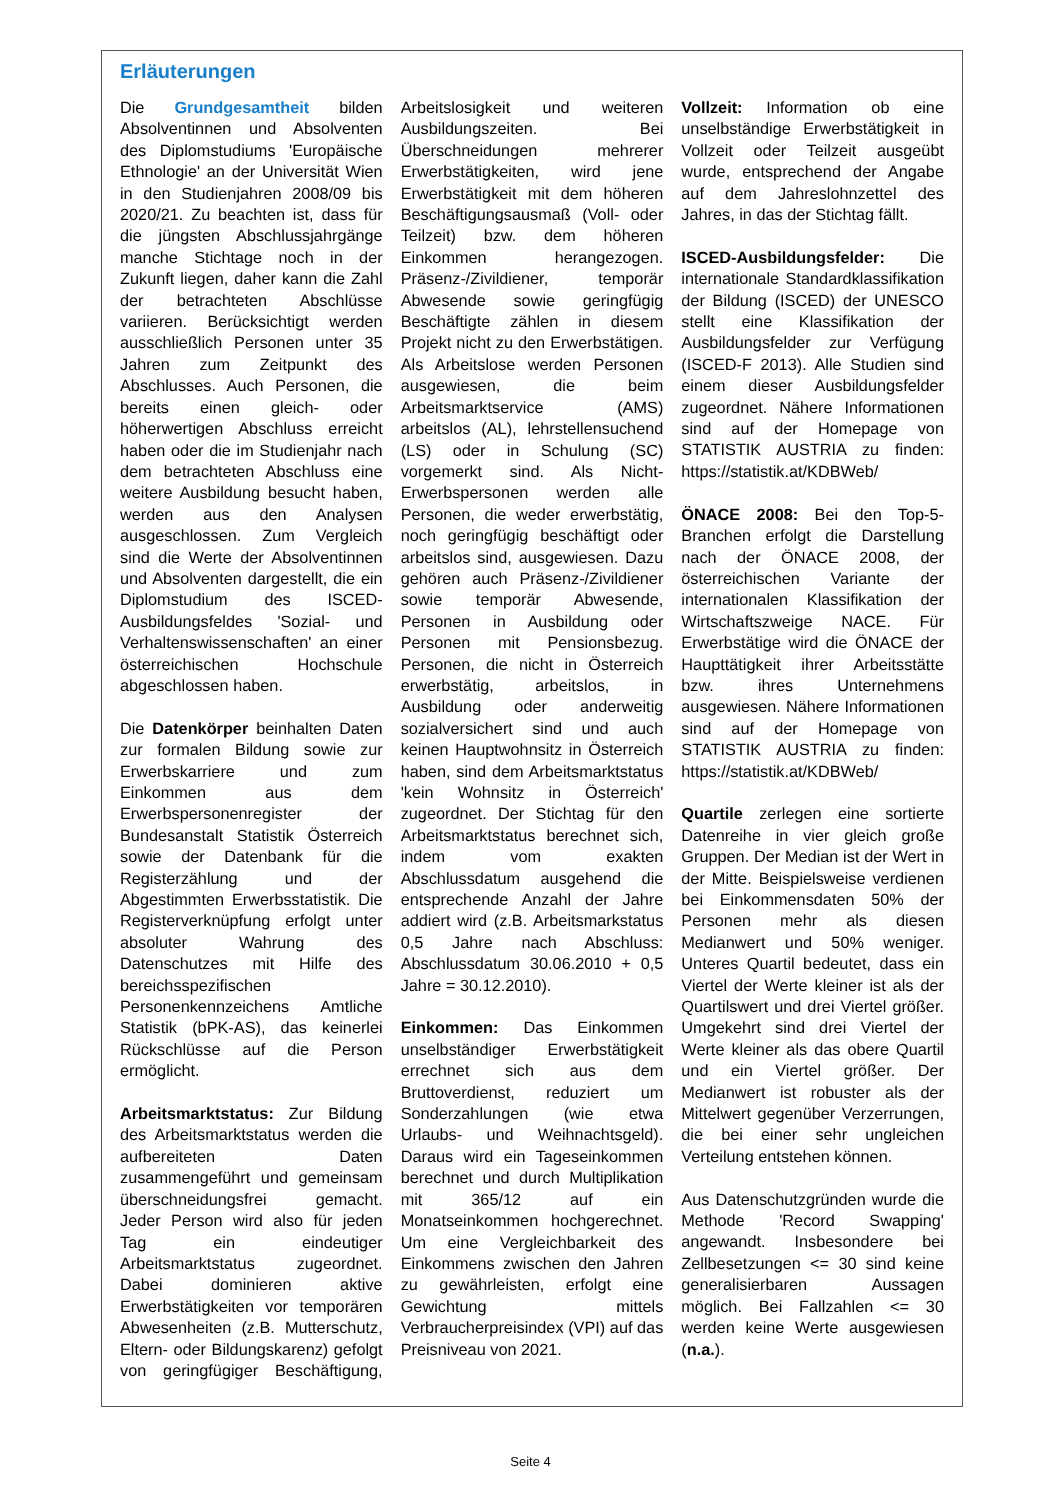Erläuterungen
Die Grundgesamtheit bilden Absolventinnen und Absolventen des Diplomstudiums 'Europäische Ethnologie' an der Universität Wien in den Studienjahren 2008/09 bis 2020/21. Zu beachten ist, dass für die jüngsten Abschlussjahrgänge manche Stichtage noch in der Zukunft liegen, daher kann die Zahl der betrachteten Abschlüsse variieren. Berücksichtigt werden ausschließlich Personen unter 35 Jahren zum Zeitpunkt des Abschlusses. Auch Personen, die bereits einen gleich- oder höherwertigen Abschluss erreicht haben oder die im Studienjahr nach dem betrachteten Abschluss eine weitere Ausbildung besucht haben, werden aus den Analysen ausgeschlossen. Zum Vergleich sind die Werte der Absolventinnen und Absolventen dargestellt, die ein Diplomstudium des ISCED-Ausbildungsfeldes 'Sozial- und Verhaltenswissenschaften' an einer österreichischen Hochschule abgeschlossen haben.
Die Datenkörper beinhalten Daten zur formalen Bildung sowie zur Erwerbskarriere und zum Einkommen aus dem Erwerbspersonenregister der Bundesanstalt Statistik Österreich sowie der Datenbank für die Registerzählung und der Abgestimmten Erwerbsstatistik. Die Registerverknüpfung erfolgt unter absoluter Wahrung des Datenschutzes mit Hilfe des bereichsspezifischen Personenkennzeichens Amtliche Statistik (bPK-AS), das keinerlei Rückschlüsse auf die Person ermöglicht.
Arbeitsmarktstatus: Zur Bildung des Arbeitsmarktstatus werden die aufbereiteten Daten zusammengeführt und gemeinsam überschneidungsfrei gemacht. Jeder Person wird also für jeden Tag ein eindeutiger Arbeitsmarktstatus zugeordnet. Dabei dominieren aktive Erwerbstätigkeiten vor temporären Abwesenheiten (z.B. Mutterschutz, Eltern- oder Bildungskarenz) gefolgt von geringfügiger Beschäftigung, Arbeitslosigkeit und weiteren Ausbildungszeiten. Bei Überschneidungen mehrerer Erwerbstätigkeiten, wird jene Erwerbstätigkeit mit dem höheren Beschäftigungsausmaß (Voll- oder Teilzeit) bzw. dem höheren Einkommen herangezogen. Präsenz-/Zivildiener, temporär Abwesende sowie geringfügig Beschäftigte zählen in diesem Projekt nicht zu den Erwerbstätigen. Als Arbeitslose werden Personen ausgewiesen, die beim Arbeitsmarktservice (AMS) arbeitslos (AL), lehrstellensuchend (LS) oder in Schulung (SC) vorgemerkt sind. Als Nicht-Erwerbspersonen werden alle Personen, die weder erwerbstätig, noch geringfügig beschäftigt oder arbeitslos sind, ausgewiesen. Dazu gehören auch Präsenz-/Zivildiener sowie temporär Abwesende, Personen in Ausbildung oder Personen mit Pensionsbezug. Personen, die nicht in Österreich erwerbstätig, arbeitslos, in Ausbildung oder anderweitig sozialversichert sind und auch keinen Hauptwohnsitz in Österreich haben, sind dem Arbeitsmarktstatus 'kein Wohnsitz in Österreich' zugeordnet. Der Stichtag für den Arbeitsmarktstatus berechnet sich, indem vom exakten Abschlussdatum ausgehend die entsprechende Anzahl der Jahre addiert wird (z.B. Arbeitsmarkstatus 0,5 Jahre nach Abschluss: Abschlussdatum 30.06.2010 + 0,5 Jahre = 30.12.2010).
Einkommen: Das Einkommen unselbständiger Erwerbstätigkeit errechnet sich aus dem Bruttoverdienst, reduziert um Sonderzahlungen (wie etwa Urlaubs- und Weihnachtsgeld). Daraus wird ein Tageseinkommen berechnet und durch Multiplikation mit 365/12 auf ein Monatseinkommen hochgerechnet. Um eine Vergleichbarkeit des Einkommens zwischen den Jahren zu gewährleisten, erfolgt eine Gewichtung mittels Verbraucherpreisindex (VPI) auf das Preisniveau von 2021.
Vollzeit: Information ob eine unselbständige Erwerbstätigkeit in Vollzeit oder Teilzeit ausgeübt wurde, entsprechend der Angabe auf dem Jahreslohnzettel des Jahres, in das der Stichtag fällt.
ISCED-Ausbildungsfelder: Die internationale Standardklassifikation der Bildung (ISCED) der UNESCO stellt eine Klassifikation der Ausbildungsfelder zur Verfügung (ISCED-F 2013). Alle Studien sind einem dieser Ausbildungsfelder zugeordnet. Nähere Informationen sind auf der Homepage von STATISTIK AUSTRIA zu finden: https://statistik.at/KDBWeb/
ÖNACE 2008: Bei den Top-5-Branchen erfolgt die Darstellung nach der ÖNACE 2008, der österreichischen Variante der internationalen Klassifikation der Wirtschaftszweige NACE. Für Erwerbstätige wird die ÖNACE der Haupttätigkeit ihrer Arbeitsstätte bzw. ihres Unternehmens ausgewiesen. Nähere Informationen sind auf der Homepage von STATISTIK AUSTRIA zu finden: https://statistik.at/KDBWeb/
Quartile zerlegen eine sortierte Datenreihe in vier gleich große Gruppen. Der Median ist der Wert in der Mitte. Beispielsweise verdienen bei Einkommensdaten 50% der Personen mehr als diesen Medianwert und 50% weniger. Unteres Quartil bedeutet, dass ein Viertel der Werte kleiner ist als der Quartilswert und drei Viertel größer. Umgekehrt sind drei Viertel der Werte kleiner als das obere Quartil und ein Viertel größer. Der Medianwert ist robuster als der Mittelwert gegenüber Verzerrungen, die bei einer sehr ungleichen Verteilung entstehen können.
Aus Datenschutzgründen wurde die Methode 'Record Swapping' angewandt. Insbesondere bei Zellbesetzungen <= 30 sind keine generalisierbaren Aussagen möglich. Bei Fallzahlen <= 30 werden keine Werte ausgewiesen (n.a.).
Seite 4